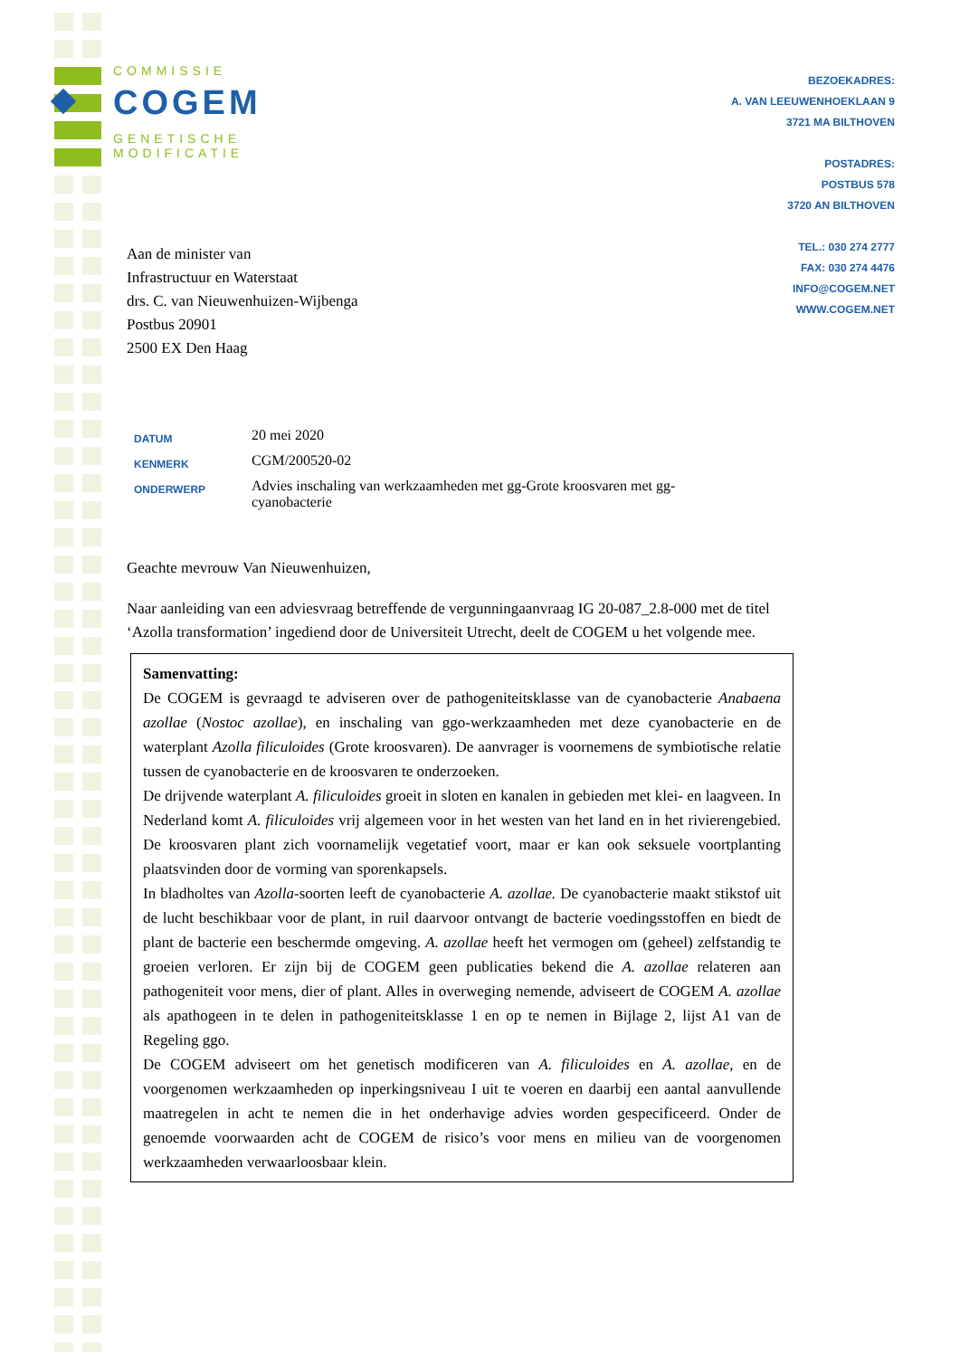COMMISSIE
COGEM
GENETISCHE
MODIFICATIE
BEZOEKADRES:
A. VAN LEEUWENHOEKLAAN 9
3721 MA BILTHOVEN
POSTADRES:
POSTBUS 578
3720 AN BILTHOVEN
TEL.: 030 274 2777
FAX: 030 274 4476
INFO@COGEM.NET
WWW.COGEM.NET
Aan de minister van
Infrastructuur en Waterstaat
drs. C. van Nieuwenhuizen-Wijbenga
Postbus 20901
2500 EX Den Haag
| DATUM | 20 mei 2020 |
| KENMERK | CGM/200520-02 |
| ONDERWERP | Advies inschaling van werkzaamheden met gg-Grote kroosvaren met gg- cyanobacterie |
Geachte mevrouw Van Nieuwenhuizen,
Naar aanleiding van een adviesvraag betreffende de vergunningaanvraag IG 20-087_2.8-000 met de titel ‘Azolla transformation’ ingediend door de Universiteit Utrecht, deelt de COGEM u het volgende mee.
Samenvatting:
De COGEM is gevraagd te adviseren over de pathogeniteitsklasse van de cyanobacterie Anabaena azollae (Nostoc azollae), en inschaling van ggo-werkzaamheden met deze cyanobacterie en de waterplant Azolla filiculoides (Grote kroosvaren). De aanvrager is voornemens de symbiotische relatie tussen de cyanobacterie en de kroosvaren te onderzoeken.
De drijvende waterplant A. filiculoides groeit in sloten en kanalen in gebieden met klei- en laagveen. In Nederland komt A. filiculoides vrij algemeen voor in het westen van het land en in het rivierengebied. De kroosvaren plant zich voornamelijk vegetatief voort, maar er kan ook seksuele voortplanting plaatsvinden door de vorming van sporenkapsels.
In bladholtes van Azolla-soorten leeft de cyanobacterie A. azollae. De cyanobacterie maakt stikstof uit de lucht beschikbaar voor de plant, in ruil daarvoor ontvangt de bacterie voedingsstoffen en biedt de plant de bacterie een beschermde omgeving. A. azollae heeft het vermogen om (geheel) zelfstandig te groeien verloren. Er zijn bij de COGEM geen publicaties bekend die A. azollae relateren aan pathogeniteit voor mens, dier of plant. Alles in overweging nemende, adviseert de COGEM A. azollae als apathogeen in te delen in pathogeniteitsklasse 1 en op te nemen in Bijlage 2, lijst A1 van de Regeling ggo.
De COGEM adviseert om het genetisch modificeren van A. filiculoides en A. azollae, en de voorgenomen werkzaamheden op inperkingsniveau I uit te voeren en daarbij een aantal aanvullende maatregelen in acht te nemen die in het onderhavige advies worden gespecificeerd. Onder de genoemde voorwaarden acht de COGEM de risico’s voor mens en milieu van de voorgenomen werkzaamheden verwaarloosbaar klein.